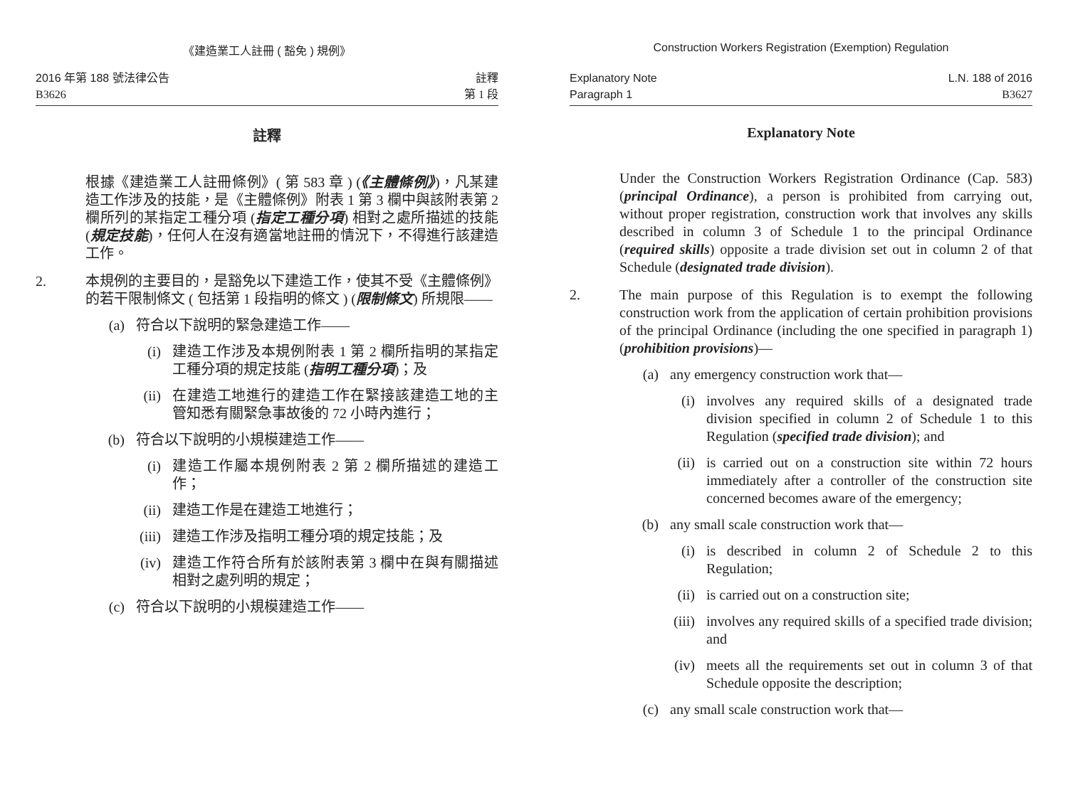《建造業工人註冊 ( 豁免 ) 規例》
2016 年第 188 號法律公告
B3626
註釋
第 1 段
註釋
根據《建造業工人註冊條例》( 第 583 章 ) (《主體條例》)，凡某建造工作涉及的技能，是《主體條例》附表 1 第 3 欄中與該附表第 2 欄所列的某指定工種分項 (指定工種分項) 相對之處所描述的技能 (規定技能)，任何人在沒有適當地註冊的情況下，不得進行該建造工作。
2. 本規例的主要目的，是豁免以下建造工作，使其不受《主體條例》的若干限制條文 ( 包括第 1 段指明的條文 ) (限制條文) 所規限——
(a) 符合以下說明的緊急建造工作——
(i) 建造工作涉及本規例附表 1 第 2 欄所指明的某指定工種分項的規定技能 (指明工種分項)；及
(ii) 在建造工地進行的建造工作在緊接該建造工地的主管知悉有關緊急事故後的 72 小時內進行；
(b) 符合以下說明的小規模建造工作——
(i) 建造工作屬本規例附表 2 第 2 欄所描述的建造工作；
(ii) 建造工作是在建造工地進行；
(iii) 建造工作涉及指明工種分項的規定技能；及
(iv) 建造工作符合所有於該附表第 3 欄中在與有關描述相對之處列明的規定；
(c) 符合以下說明的小規模建造工作——
Construction Workers Registration (Exemption) Regulation
Explanatory Note
Paragraph 1
L.N. 188 of 2016
B3627
Explanatory Note
Under the Construction Workers Registration Ordinance (Cap. 583) (principal Ordinance), a person is prohibited from carrying out, without proper registration, construction work that involves any skills described in column 3 of Schedule 1 to the principal Ordinance (required skills) opposite a trade division set out in column 2 of that Schedule (designated trade division).
2. The main purpose of this Regulation is to exempt the following construction work from the application of certain prohibition provisions of the principal Ordinance (including the one specified in paragraph 1) (prohibition provisions)—
(a) any emergency construction work that—
(i) involves any required skills of a designated trade division specified in column 2 of Schedule 1 to this Regulation (specified trade division); and
(ii) is carried out on a construction site within 72 hours immediately after a controller of the construction site concerned becomes aware of the emergency;
(b) any small scale construction work that—
(i) is described in column 2 of Schedule 2 to this Regulation;
(ii) is carried out on a construction site;
(iii) involves any required skills of a specified trade division; and
(iv) meets all the requirements set out in column 3 of that Schedule opposite the description;
(c) any small scale construction work that—